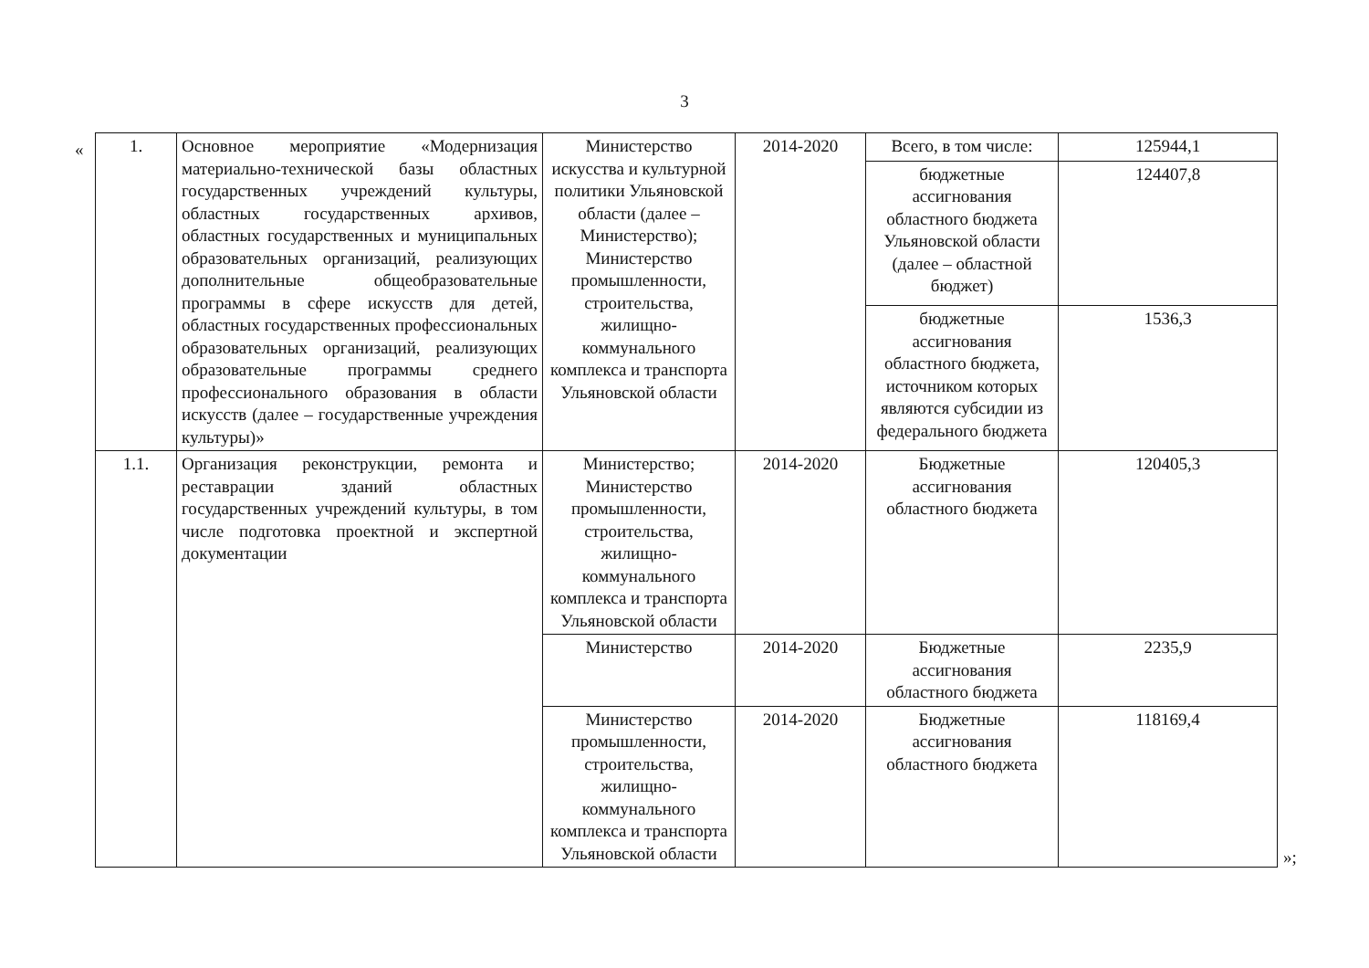3
«
| 1. | Основное мероприятие «Модернизация материально-технической базы областных государственных учреждений культуры, областных государственных архивов, областных государственных и муниципальных образовательных организаций, реализующих дополнительные общеобразовательные программы в сфере искусств для детей, областных государственных профессиональных образовательных организаций, реализующих образовательные программы среднего профессионального образования в области искусств (далее – государственные учреждения культуры)» | Министерство искусства и культурной политики Ульяновской области (далее – Министерство); Министерство промышленности, строительства, жилищно-коммунального комплекса и транспорта Ульяновской области | 2014-2020 | Всего, в том числе: | 125944,1 |
| | | | | бюджетные ассигнования областного бюджета Ульяновской области (далее – областной бюджет) | 124407,8 |
| | | | | бюджетные ассигнования областного бюджета, источником которых являются субсидии из федерального бюджета | 1536,3 |
| 1.1. | Организация реконструкции, ремонта и реставрации зданий областных государственных учреждений культуры, в том числе подготовка проектной и экспертной документации | Министерство; Министерство промышленности, строительства, жилищно-коммунального комплекса и транспорта Ульяновской области | 2014-2020 | Бюджетные ассигнования областного бюджета | 120405,3 |
| | | Министерство | 2014-2020 | Бюджетные ассигнования областного бюджета | 2235,9 |
| | | Министерство промышленности, строительства, жилищно-коммунального комплекса и транспорта Ульяновской области | 2014-2020 | Бюджетные ассигнования областного бюджета | 118169,4 |
»;